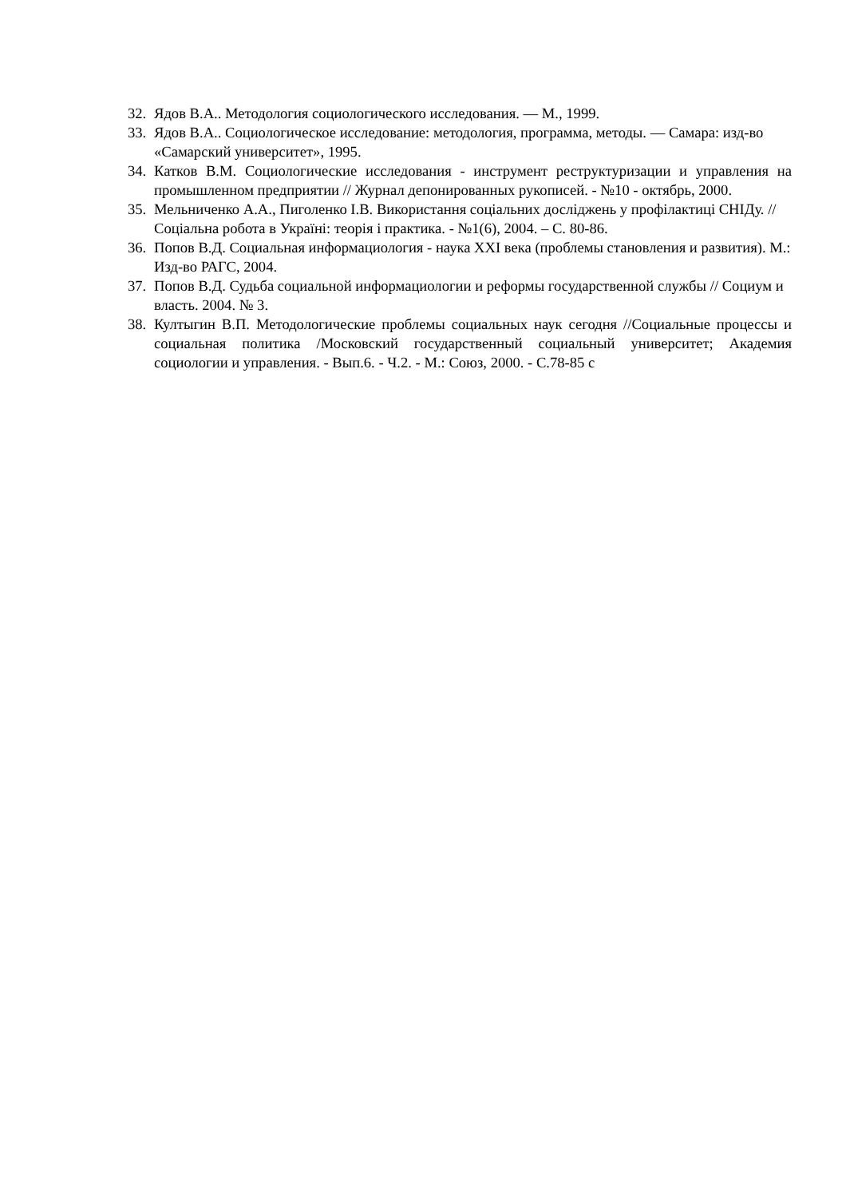32. Ядов В.А.. Методология социологического исследования. — М., 1999.
33. Ядов В.А.. Социологическое исследование: методология, программа, методы. — Самара: изд-во «Самарский университет», 1995.
34. Катков В.М. Социологические исследования - инструмент реструктуризации и управления на промышленном предприятии // Журнал депонированных рукописей. - №10 - октябрь, 2000.
35. Мельниченко А.А., Пиголенко І.В. Використання соціальних досліджень у профілактиці СНІДу. // Соціальна робота в Україні: теорія і практика. - №1(6), 2004. – С. 80-86.
36. Попов В.Д. Социальная информациология - наука XXI века (проблемы становления и развития). М.: Изд-во РАГС, 2004.
37. Попов В.Д. Судьба социальной информациологии и реформы государственной службы // Социум и власть. 2004. № 3.
38. Култыгин В.П. Методологические проблемы социальных наук сегодня //Социальные процессы и социальная политика /Московский государственный социальный университет; Академия социологии и управления. - Вып.6. - Ч.2. - М.: Союз, 2000. - С.78-85 с